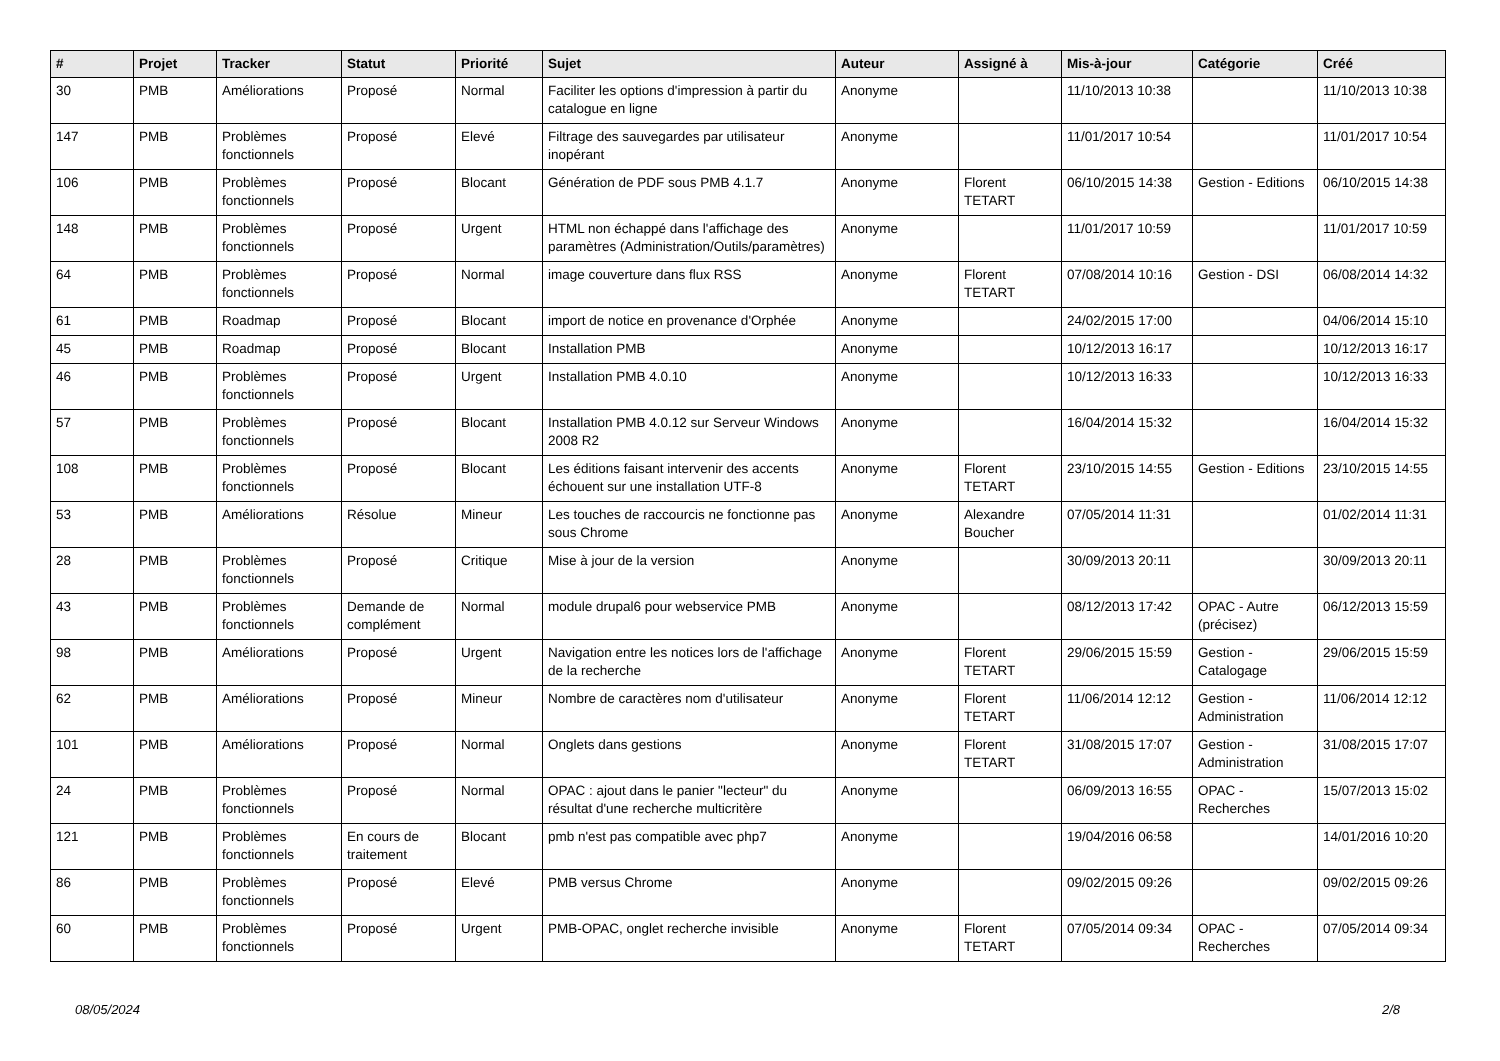| # | Projet | Tracker | Statut | Priorité | Sujet | Auteur | Assigné à | Mis-à-jour | Catégorie | Créé |
| --- | --- | --- | --- | --- | --- | --- | --- | --- | --- | --- |
| 30 | PMB | Améliorations | Proposé | Normal | Faciliter les options d'impression à partir du catalogue en ligne | Anonyme | | 11/10/2013 10:38 | | 11/10/2013 10:38 |
| 147 | PMB | Problèmes fonctionnels | Proposé | Elevé | Filtrage des sauvegardes par utilisateur inopérant | Anonyme | | 11/01/2017 10:54 | | 11/01/2017 10:54 |
| 106 | PMB | Problèmes fonctionnels | Proposé | Blocant | Génération de PDF sous PMB 4.1.7 | Anonyme | Florent TETART | 06/10/2015 14:38 | Gestion - Editions | 06/10/2015 14:38 |
| 148 | PMB | Problèmes fonctionnels | Proposé | Urgent | HTML non échappé dans l'affichage des paramètres (Administration/Outils/paramètres) | Anonyme | | 11/01/2017 10:59 | | 11/01/2017 10:59 |
| 64 | PMB | Problèmes fonctionnels | Proposé | Normal | image couverture dans flux RSS | Anonyme | Florent TETART | 07/08/2014 10:16 | Gestion - DSI | 06/08/2014 14:32 |
| 61 | PMB | Roadmap | Proposé | Blocant | import de notice en provenance d'Orphée | Anonyme | | 24/02/2015 17:00 | | 04/06/2014 15:10 |
| 45 | PMB | Roadmap | Proposé | Blocant | Installation PMB | Anonyme | | 10/12/2013 16:17 | | 10/12/2013 16:17 |
| 46 | PMB | Problèmes fonctionnels | Proposé | Urgent | Installation PMB 4.0.10 | Anonyme | | 10/12/2013 16:33 | | 10/12/2013 16:33 |
| 57 | PMB | Problèmes fonctionnels | Proposé | Blocant | Installation PMB 4.0.12 sur Serveur Windows 2008 R2 | Anonyme | | 16/04/2014 15:32 | | 16/04/2014 15:32 |
| 108 | PMB | Problèmes fonctionnels | Proposé | Blocant | Les éditions faisant intervenir des accents échouent sur une installation UTF-8 | Anonyme | Florent TETART | 23/10/2015 14:55 | Gestion - Editions | 23/10/2015 14:55 |
| 53 | PMB | Améliorations | Résolue | Mineur | Les touches de raccourcis ne fonctionne pas sous Chrome | Anonyme | Alexandre Boucher | 07/05/2014 11:31 | | 01/02/2014 11:31 |
| 28 | PMB | Problèmes fonctionnels | Proposé | Critique | Mise à jour de la version | Anonyme | | 30/09/2013 20:11 | | 30/09/2013 20:11 |
| 43 | PMB | Problèmes fonctionnels | Demande de complément | Normal | module drupal6 pour webservice PMB | Anonyme | | 08/12/2013 17:42 | OPAC - Autre (précisez) | 06/12/2013 15:59 |
| 98 | PMB | Améliorations | Proposé | Urgent | Navigation entre les notices lors de l'affichage de la recherche | Anonyme | Florent TETART | 29/06/2015 15:59 | Gestion - Catalogage | 29/06/2015 15:59 |
| 62 | PMB | Améliorations | Proposé | Mineur | Nombre de caractères nom d'utilisateur | Anonyme | Florent TETART | 11/06/2014 12:12 | Gestion - Administration | 11/06/2014 12:12 |
| 101 | PMB | Améliorations | Proposé | Normal | Onglets dans gestions | Anonyme | Florent TETART | 31/08/2015 17:07 | Gestion - Administration | 31/08/2015 17:07 |
| 24 | PMB | Problèmes fonctionnels | Proposé | Normal | OPAC : ajout dans le panier "lecteur" du résultat d'une recherche multicritère | Anonyme | | 06/09/2013 16:55 | OPAC - Recherches | 15/07/2013 15:02 |
| 121 | PMB | Problèmes fonctionnels | En cours de traitement | Blocant | pmb n'est pas compatible avec php7 | Anonyme | | 19/04/2016 06:58 | | 14/01/2016 10:20 |
| 86 | PMB | Problèmes fonctionnels | Proposé | Elevé | PMB versus Chrome | Anonyme | | 09/02/2015 09:26 | | 09/02/2015 09:26 |
| 60 | PMB | Problèmes fonctionnels | Proposé | Urgent | PMB-OPAC, onglet recherche invisible | Anonyme | Florent TETART | 07/05/2014 09:34 | OPAC - Recherches | 07/05/2014 09:34 |
08/05/2024 2/8